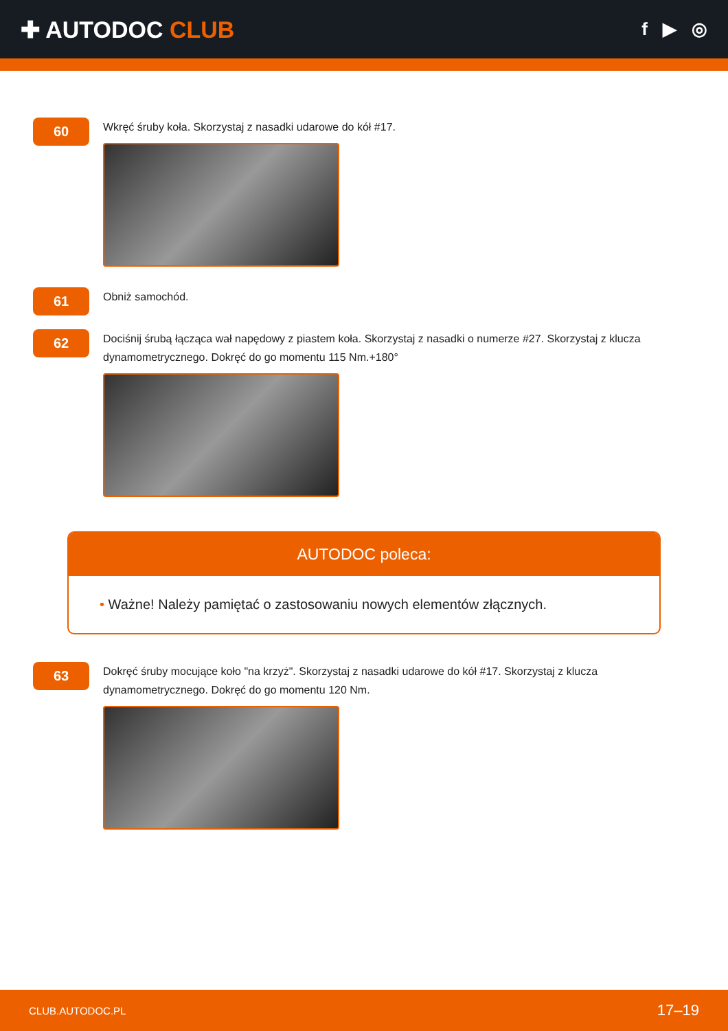✚ AUTODOC CLUB
f ▶ ◎
60
Wkręć śruby koła. Skorzystaj z nasadki udarowe do kół #17.
61
Obniż samochód.
62
Dociśnij śrubą łącząca wał napędowy z piastem koła. Skorzystaj z nasadki o numerze #27. Skorzystaj z klucza dynamometrycznego. Dokręć do go momentu 115 Nm.+180°
AUTODOC poleca:
• Ważne! Należy pamiętać o zastosowaniu nowych elementów złącznych.
63
Dokręć śruby mocujące koło "na krzyż". Skorzystaj z nasadki udarowe do kół #17. Skorzystaj z klucza dynamometrycznego. Dokręć do go momentu 120 Nm.
CLUB.AUTODOC.PL 17–19